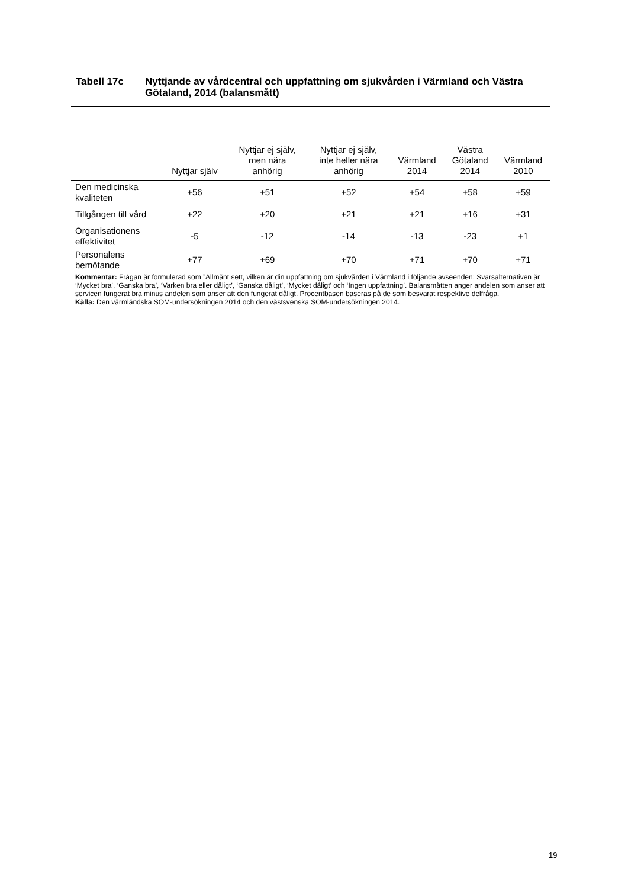Tabell 17c Nyttjande av vårdcentral och uppfattning om sjukvården i Värmland och Västra Götaland, 2014 (balansmått)
| | Nyttjar själv | Nyttjar ej själv, men nära anhörig | Nyttjar ej själv, inte heller nära anhörig | Värmland 2014 | Västra Götaland 2014 | Värmland 2010 |
| --- | --- | --- | --- | --- | --- | --- |
| Den medicinska kvaliteten | +56 | +51 | +52 | +54 | +58 | +59 |
| Tillgången till vård | +22 | +20 | +21 | +21 | +16 | +31 |
| Organisationens effektivitet | -5 | -12 | -14 | -13 | -23 | +1 |
| Personalens bemötande | +77 | +69 | +70 | +71 | +70 | +71 |
Kommentar: Frågan är formulerad som ”Allmänt sett, vilken är din uppfattning om sjukvården i Värmland i följande avseenden: Svarsalternativen är ‘Mycket bra’, ‘Ganska bra’, ‘Varken bra eller dåligt’, ‘Ganska dåligt’, ‘Mycket dåligt’ och ‘Ingen uppfattning’. Balansmåtten anger andelen som anser att servicen fungerat bra minus andelen som anser att den fungerat dåligt. Procentbasen baseras på de som besvarat respektive delfråga.
Källa: Den värmländska SOM-undersökningen 2014 och den västsvenska SOM-undersökningen 2014.
19